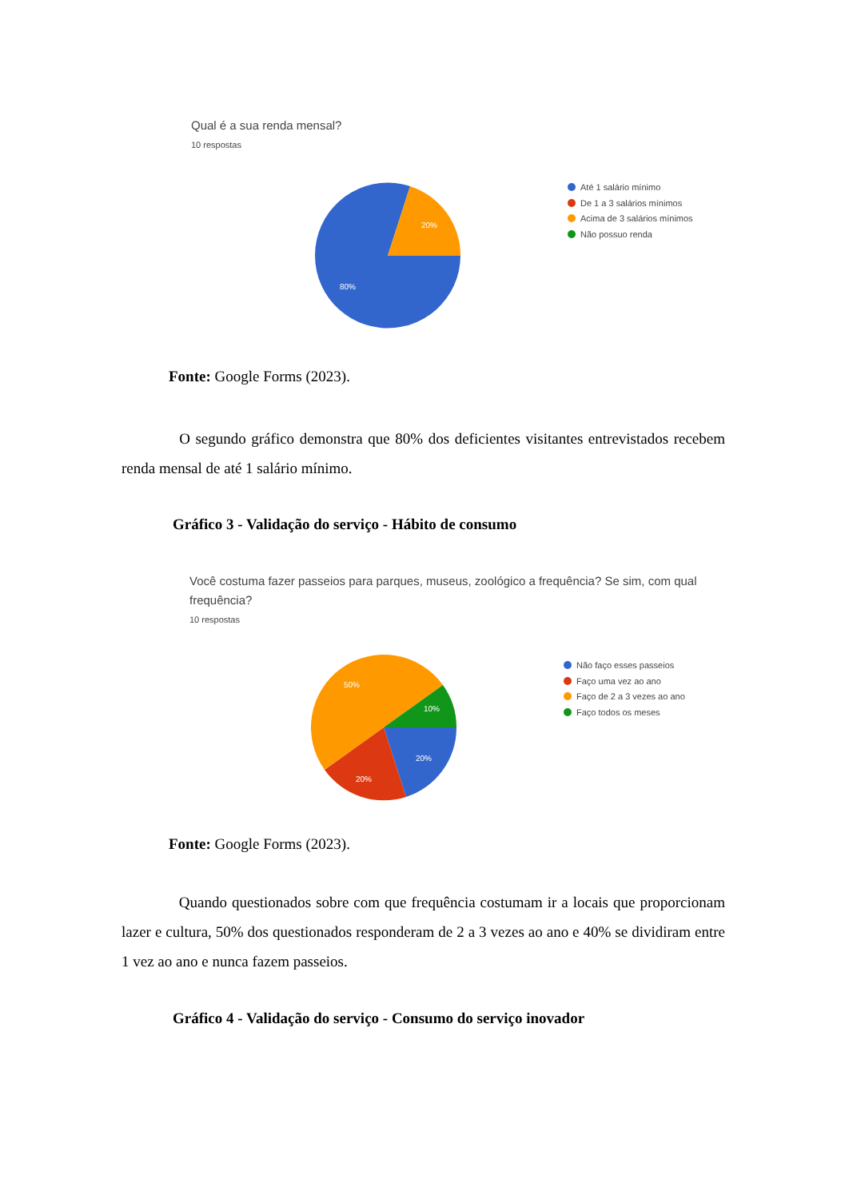Qual é a sua renda mensal?
10 respostas
20%
80%
Até 1 salário mínimo
De 1 a 3 salários mínimos
Acima de 3 salários mínimos
Não possuo renda
Fonte: Google Forms (2023).
O segundo gráfico demonstra que 80% dos deficientes visitantes entrevistados recebem renda mensal de até 1 salário mínimo.
Gráfico 3 - Validação do serviço - Hábito de consumo
Você costuma fazer passeios para parques, museus, zoológico a frequência? Se sim, com qual frequência?
10 respostas
10%
20%
20%
50%
Não faço esses passeios
Faço uma vez ao ano
Faço de 2 a 3 vezes ao ano
Faço todos os meses
Fonte: Google Forms (2023).
Quando questionados sobre com que frequência costumam ir a locais que proporcionam lazer e cultura, 50% dos questionados responderam de 2 a 3 vezes ao ano e 40% se dividiram entre 1 vez ao ano e nunca fazem passeios.
Gráfico 4 - Validação do serviço - Consumo do serviço inovador